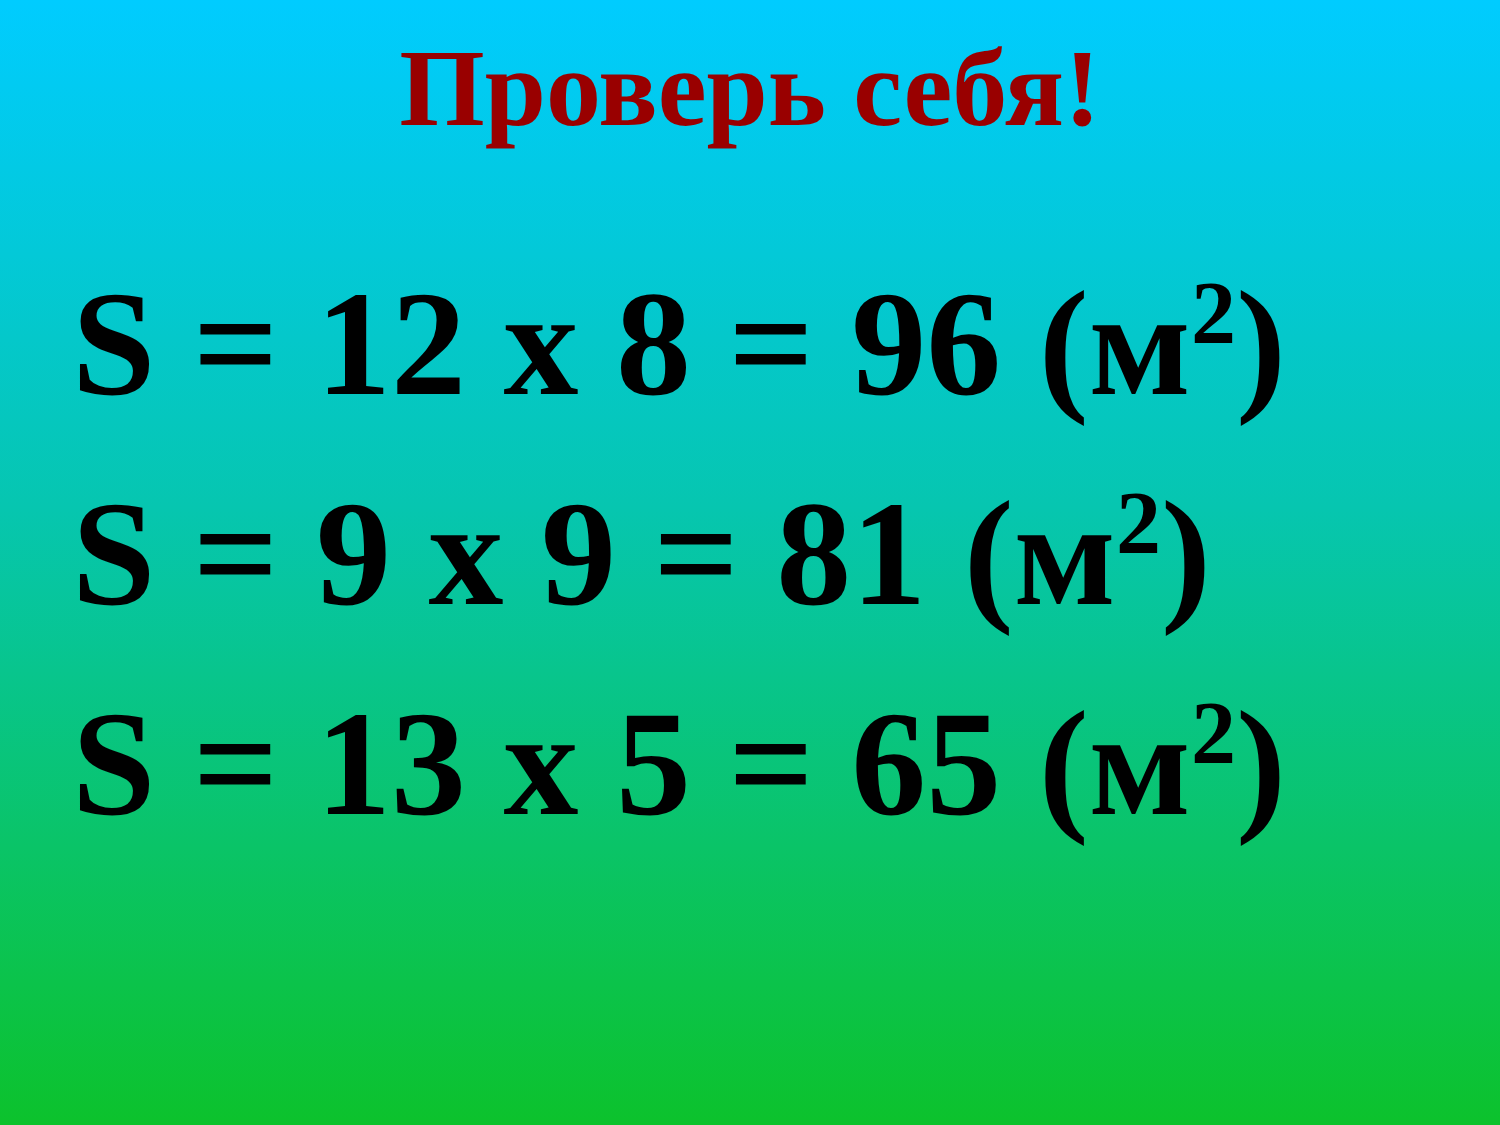Проверь себя!
S = 12 х 8 = 96 (м<sup>2</sup>)
S = 9 х 9 = 81 (м<sup>2</sup>)
S = 13 х 5 = 65 (м<sup>2</sup>)